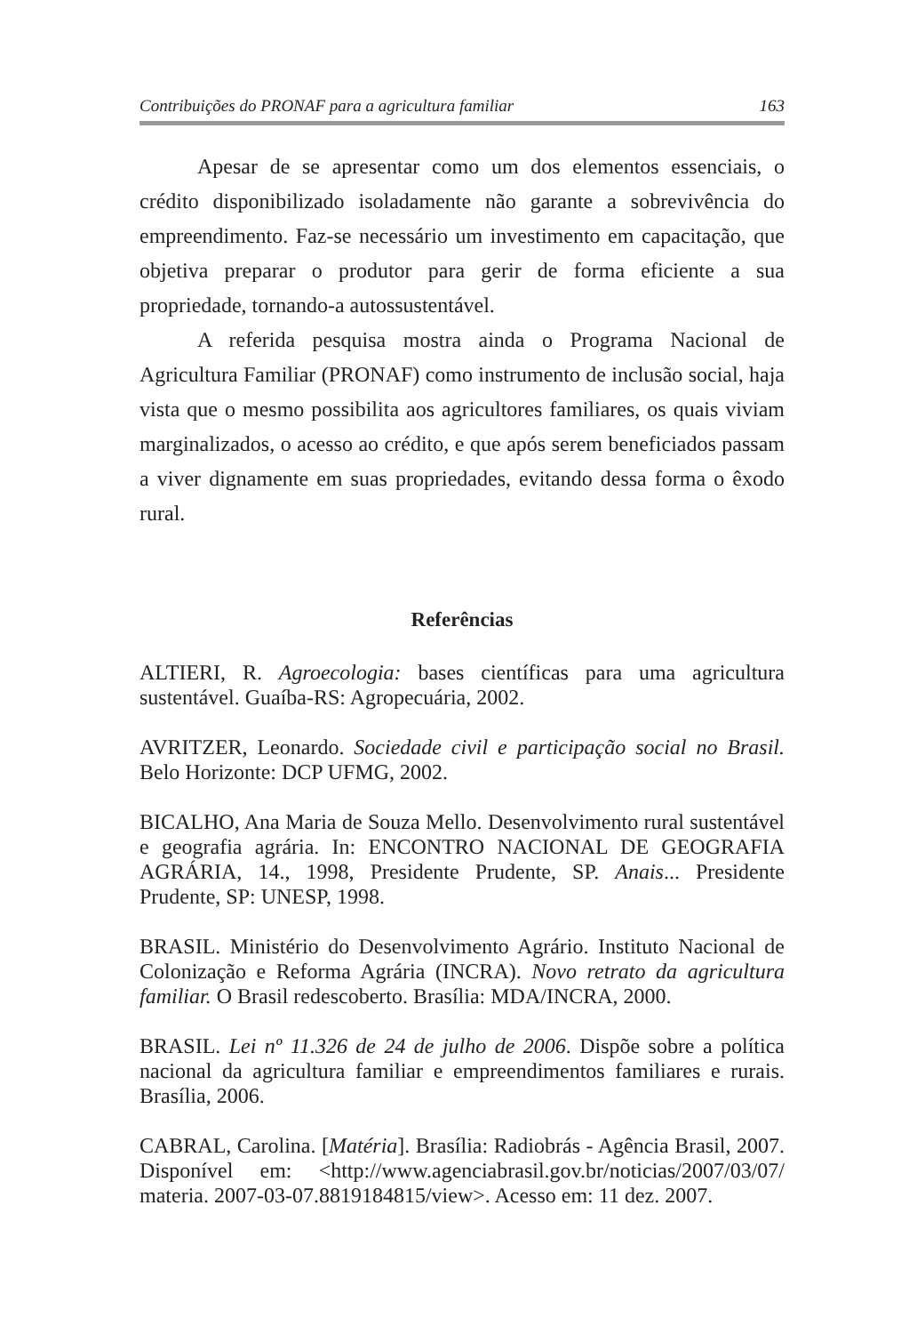Contribuições do PRONAF para a agricultura familiar 163
Apesar de se apresentar como um dos elementos essenciais, o crédito disponibilizado isoladamente não garante a sobrevivência do empreendimento. Faz-se necessário um investimento em capacitação, que objetiva preparar o produtor para gerir de forma eficiente a sua propriedade, tornando-a autossustentável.
A referida pesquisa mostra ainda o Programa Nacional de Agricultura Familiar (PRONAF) como instrumento de inclusão social, haja vista que o mesmo possibilita aos agricultores familiares, os quais viviam marginalizados, o acesso ao crédito, e que após serem beneficiados passam a viver dignamente em suas propriedades, evitando dessa forma o êxodo rural.
Referências
ALTIERI, R. Agroecologia: bases científicas para uma agricultura sustentável. Guaíba-RS: Agropecuária, 2002.
AVRITZER, Leonardo. Sociedade civil e participação social no Brasil. Belo Horizonte: DCP UFMG, 2002.
BICALHO, Ana Maria de Souza Mello. Desenvolvimento rural sustentável e geografia agrária. In: ENCONTRO NACIONAL DE GEOGRAFIA AGRÁRIA, 14., 1998, Presidente Prudente, SP. Anais... Presidente Prudente, SP: UNESP, 1998.
BRASIL. Ministério do Desenvolvimento Agrário. Instituto Nacional de Colonização e Reforma Agrária (INCRA). Novo retrato da agricultura familiar. O Brasil redescoberto. Brasília: MDA/INCRA, 2000.
BRASIL. Lei nº 11.326 de 24 de julho de 2006. Dispõe sobre a política nacional da agricultura familiar e empreendimentos familiares e rurais. Brasília, 2006.
CABRAL, Carolina. [Matéria]. Brasília: Radiobrás - Agência Brasil, 2007. Disponível em: <http://www.agenciabrasil.gov.br/noticias/2007/03/07/ materia. 2007-03-07.8819184815/view>. Acesso em: 11 dez. 2007.